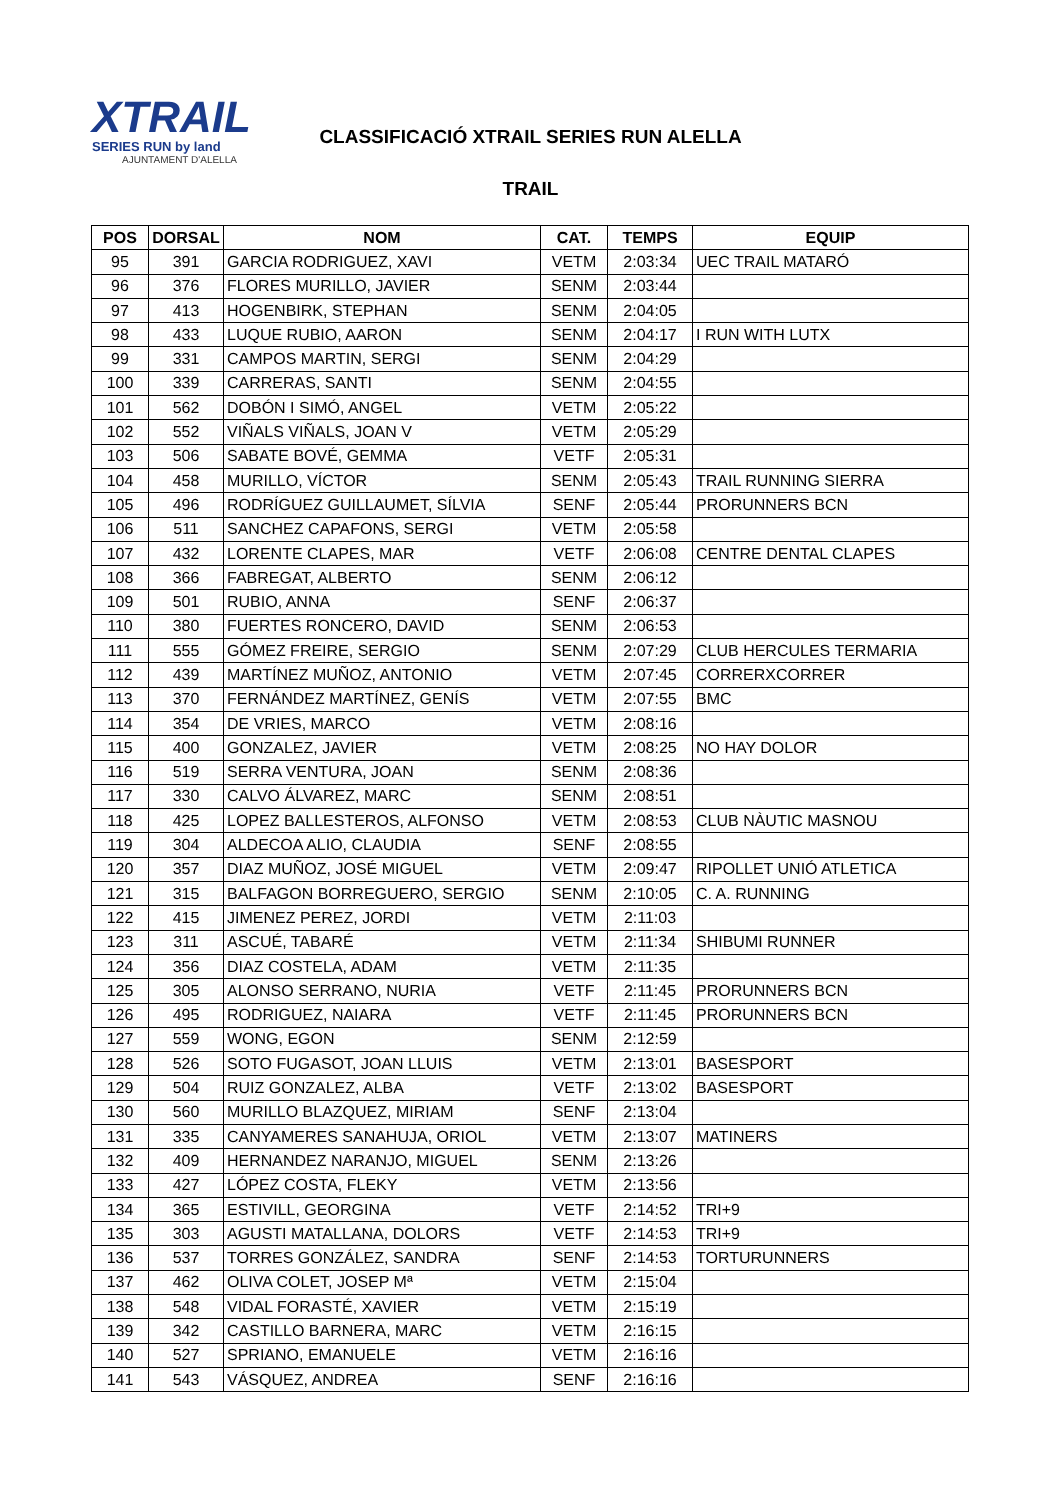XTRAIL
SERIES RUN by land
AJUNTAMENT D'ALELLA
CLASSIFICACIÓ XTRAIL SERIES RUN ALELLA
TRAIL
| POS | DORSAL | NOM | CAT. | TEMPS | EQUIP |
| --- | --- | --- | --- | --- | --- |
| 95 | 391 | GARCIA RODRIGUEZ, XAVI | VETM | 2:03:34 | UEC TRAIL MATARÓ |
| 96 | 376 | FLORES MURILLO, JAVIER | SENM | 2:03:44 | |
| 97 | 413 | HOGENBIRK, STEPHAN | SENM | 2:04:05 | |
| 98 | 433 | LUQUE RUBIO, AARON | SENM | 2:04:17 | I RUN WITH LUTX |
| 99 | 331 | CAMPOS MARTIN, SERGI | SENM | 2:04:29 | |
| 100 | 339 | CARRERAS, SANTI | SENM | 2:04:55 | |
| 101 | 562 | DOBÓN I SIMÓ, ANGEL | VETM | 2:05:22 | |
| 102 | 552 | VIÑALS VIÑALS, JOAN V | VETM | 2:05:29 | |
| 103 | 506 | SABATE BOVÉ, GEMMA | VETF | 2:05:31 | |
| 104 | 458 | MURILLO, VÍCTOR | SENM | 2:05:43 | TRAIL RUNNING SIERRA |
| 105 | 496 | RODRÍGUEZ GUILLAUMET, SÍLVIA | SENF | 2:05:44 | PRORUNNERS BCN |
| 106 | 511 | SANCHEZ CAPAFONS, SERGI | VETM | 2:05:58 | |
| 107 | 432 | LORENTE CLAPES, MAR | VETF | 2:06:08 | CENTRE DENTAL CLAPES |
| 108 | 366 | FABREGAT, ALBERTO | SENM | 2:06:12 | |
| 109 | 501 | RUBIO, ANNA | SENF | 2:06:37 | |
| 110 | 380 | FUERTES RONCERO, DAVID | SENM | 2:06:53 | |
| 111 | 555 | GÓMEZ FREIRE, SERGIO | SENM | 2:07:29 | CLUB HERCULES TERMARIA |
| 112 | 439 | MARTÍNEZ MUÑOZ, ANTONIO | VETM | 2:07:45 | CORRERXCORRER |
| 113 | 370 | FERNÁNDEZ MARTÍNEZ, GENÍS | VETM | 2:07:55 | BMC |
| 114 | 354 | DE VRIES, MARCO | VETM | 2:08:16 | |
| 115 | 400 | GONZALEZ, JAVIER | VETM | 2:08:25 | NO HAY DOLOR |
| 116 | 519 | SERRA VENTURA, JOAN | SENM | 2:08:36 | |
| 117 | 330 | CALVO ÁLVAREZ, MARC | SENM | 2:08:51 | |
| 118 | 425 | LOPEZ BALLESTEROS, ALFONSO | VETM | 2:08:53 | CLUB NÀUTIC MASNOU |
| 119 | 304 | ALDECOA ALIO, CLAUDIA | SENF | 2:08:55 | |
| 120 | 357 | DIAZ MUÑOZ, JOSÉ MIGUEL | VETM | 2:09:47 | RIPOLLET UNIÓ ATLETICA |
| 121 | 315 | BALFAGON BORREGUERO, SERGIO | SENM | 2:10:05 | C. A. RUNNING |
| 122 | 415 | JIMENEZ PEREZ, JORDI | VETM | 2:11:03 | |
| 123 | 311 | ASCUÉ, TABARÉ | VETM | 2:11:34 | SHIBUMI RUNNER |
| 124 | 356 | DIAZ COSTELA, ADAM | VETM | 2:11:35 | |
| 125 | 305 | ALONSO SERRANO, NURIA | VETF | 2:11:45 | PRORUNNERS BCN |
| 126 | 495 | RODRIGUEZ, NAIARA | VETF | 2:11:45 | PRORUNNERS BCN |
| 127 | 559 | WONG, EGON | SENM | 2:12:59 | |
| 128 | 526 | SOTO FUGASOT, JOAN LLUIS | VETM | 2:13:01 | BASESPORT |
| 129 | 504 | RUIZ GONZALEZ, ALBA | VETF | 2:13:02 | BASESPORT |
| 130 | 560 | MURILLO BLAZQUEZ, MIRIAM | SENF | 2:13:04 | |
| 131 | 335 | CANYAMERES SANAHUJA, ORIOL | VETM | 2:13:07 | MATINERS |
| 132 | 409 | HERNANDEZ NARANJO, MIGUEL | SENM | 2:13:26 | |
| 133 | 427 | LÓPEZ COSTA, FLEKY | VETM | 2:13:56 | |
| 134 | 365 | ESTIVILL, GEORGINA | VETF | 2:14:52 | TRI+9 |
| 135 | 303 | AGUSTI MATALLANA, DOLORS | VETF | 2:14:53 | TRI+9 |
| 136 | 537 | TORRES GONZÁLEZ, SANDRA | SENF | 2:14:53 | TORTURUNNERS |
| 137 | 462 | OLIVA COLET, JOSEP Mª | VETM | 2:15:04 | |
| 138 | 548 | VIDAL FORASTÉ, XAVIER | VETM | 2:15:19 | |
| 139 | 342 | CASTILLO BARNERA, MARC | VETM | 2:16:15 | |
| 140 | 527 | SPRIANO, EMANUELE | VETM | 2:16:16 | |
| 141 | 543 | VÁSQUEZ, ANDREA | SENF | 2:16:16 | |